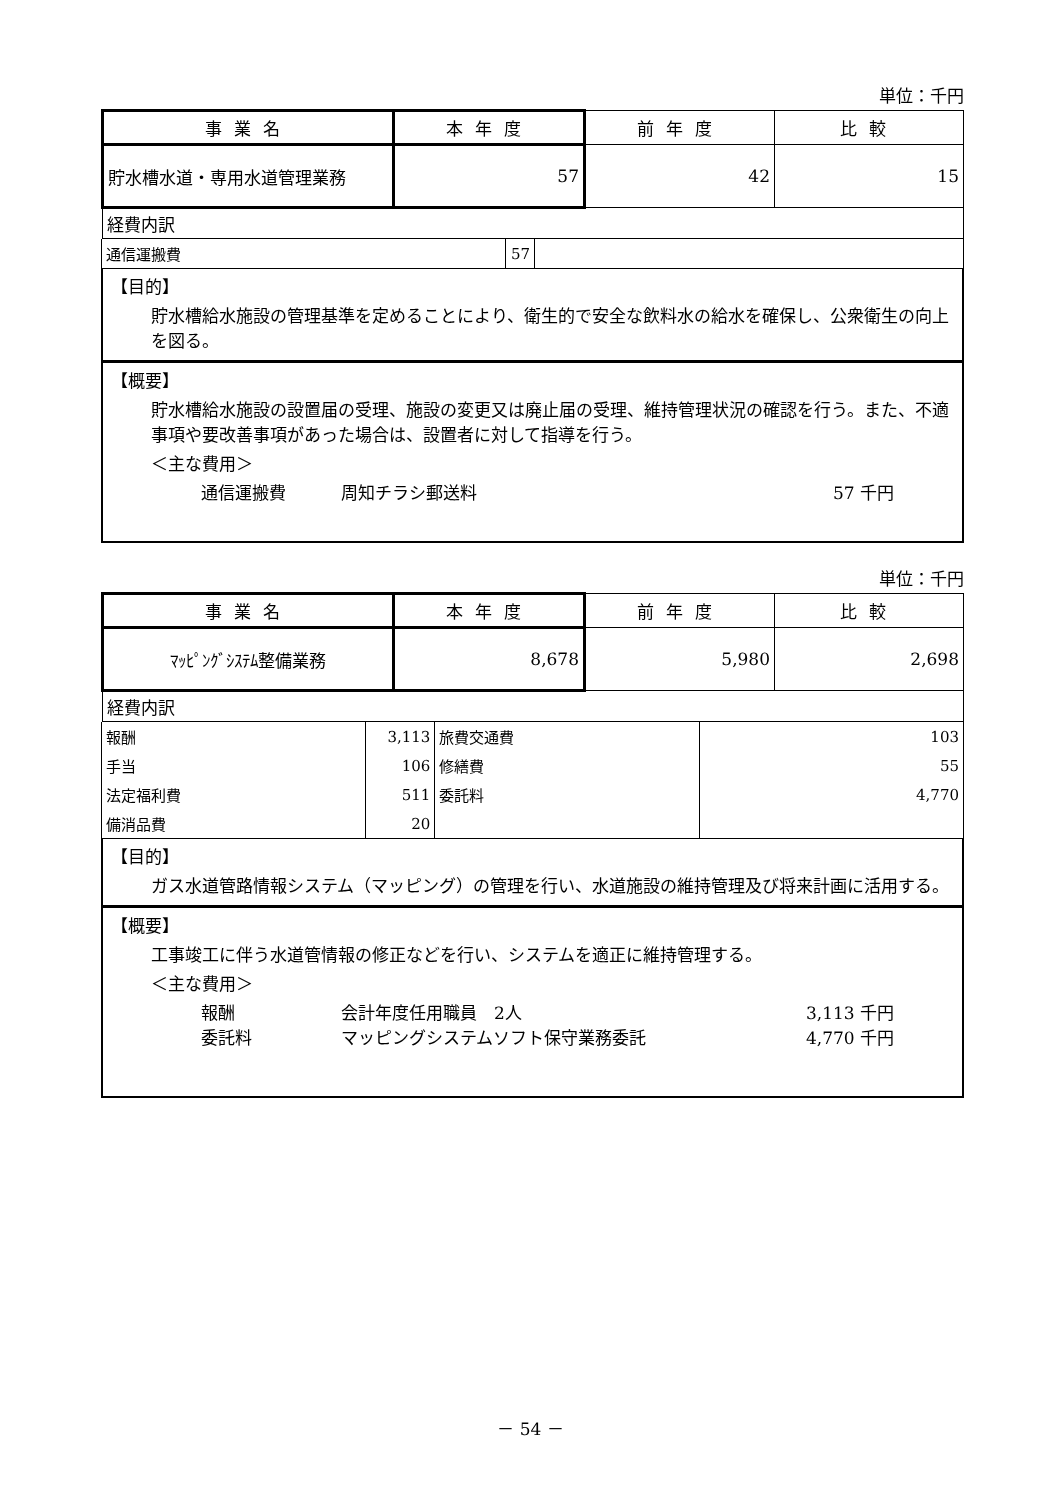単位：千円
| 事業名 | 本年度 | 前年度 | 比較 |
| --- | --- | --- | --- |
| 貯水槽水道・専用水道管理業務 | 57 | 42 | 15 |
| 経費内訳 | | | |
| 通信運搬費 | 57 | |
【目的】
貯水槽給水施設の管理基準を定めることにより、衛生的で安全な飲料水の給水を確保し、公衆衛生の向上を図る。
【概要】
貯水槽給水施設の設置届の受理、施設の変更又は廃止届の受理、維持管理状況の確認を行う。また、不適事項や要改善事項があった場合は、設置者に対して指導を行う。
＜主な費用＞
通信運搬費 周知チラシ郵送料 57 千円
単位：千円
| 事業名 | 本年度 | 前年度 | 比較 |
| --- | --- | --- | --- |
| ﾏｯﾋﾟﾝｸﾞｼｽﾃﾑ整備業務 | 8,678 | 5,980 | 2,698 |
| 経費内訳 | | | |
| 報酬 | 3,113 | 旅費交通費 | 103 |
| 手当 | 106 | 修繕費 | 55 |
| 法定福利費 | 511 | 委託料 | 4,770 |
| 備消品費 | 20 | | |
【目的】
ガス水道管路情報システム（マッピング）の管理を行い、水道施設の維持管理及び将来計画に活用する。
【概要】
工事竣工に伴う水道管情報の修正などを行い、システムを適正に維持管理する。
＜主な費用＞
報酬 会計年度任用職員　2人 3,113 千円
委託料 マッピングシステムソフト保守業務委託 4,770 千円
－ 54 －